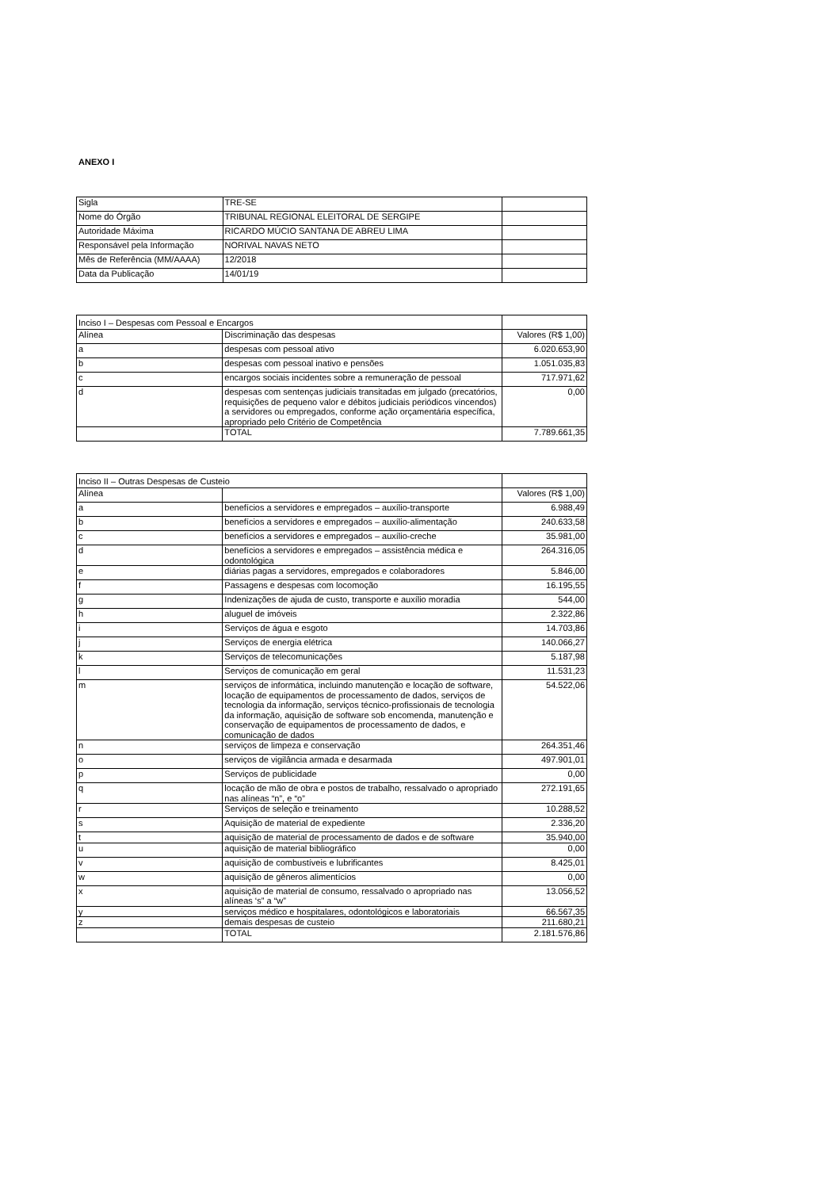ANEXO I
| Sigla | TRE-SE | |
| Nome do Órgão | TRIBUNAL REGIONAL ELEITORAL DE SERGIPE | |
| Autoridade Máxima | RICARDO MÚCIO SANTANA DE ABREU LIMA | |
| Responsável pela Informação | NORIVAL NAVAS NETO | |
| Mês de Referência (MM/AAAA) | 12/2018 | |
| Data da Publicação | 14/01/19 | |
| Inciso I – Despesas com Pessoal e Encargos | | |
| Alínea | Discriminação das despesas | Valores (R$ 1,00) |
| a | despesas com pessoal ativo | 6.020.653,90 |
| b | despesas com pessoal inativo e pensões | 1.051.035,83 |
| c | encargos sociais incidentes sobre a remuneração de pessoal | 717.971,62 |
| d | despesas com sentenças judiciais transitadas em julgado (precatórios, requisições de pequeno valor e débitos judiciais periódicos vincendos) a servidores ou empregados, conforme ação orçamentária específica, apropriado pelo Critério de Competência | 0,00 |
| | TOTAL | 7.789.661,35 |
| Inciso II – Outras Despesas de Custeio | | |
| Alínea | | Valores (R$ 1,00) |
| a | benefícios a servidores e empregados – auxílio-transporte | 6.988,49 |
| b | benefícios a servidores e empregados – auxílio-alimentação | 240.633,58 |
| c | benefícios a servidores e empregados – auxílio-creche | 35.981,00 |
| d | benefícios a servidores e empregados – assistência médica e odontológica | 264.316,05 |
| e | diárias pagas a servidores, empregados e colaboradores | 5.846,00 |
| f | Passagens e despesas com locomoção | 16.195,55 |
| g | Indenizações de ajuda de custo, transporte e auxílio moradia | 544,00 |
| h | aluguel de imóveis | 2.322,86 |
| i | Serviços de água e esgoto | 14.703,86 |
| j | Serviços de energia elétrica | 140.066,27 |
| k | Serviços de telecomunicações | 5.187,98 |
| l | Serviços de comunicação em geral | 11.531,23 |
| m | serviços de informática, incluindo manutenção e locação de software, locação de equipamentos de processamento de dados, serviços de tecnologia da informação, serviços técnico-profissionais de tecnologia da informação, aquisição de software sob encomenda, manutenção e conservação de equipamentos de processamento de dados, e comunicação de dados | 54.522,06 |
| n | serviços de limpeza e conservação | 264.351,46 |
| o | serviços de vigilância armada e desarmada | 497.901,01 |
| p | Serviços de publicidade | 0,00 |
| q | locação de mão de obra e postos de trabalho, ressalvado o apropriado nas alíneas “n”, e “o” | 272.191,65 |
| r | Serviços de seleção e treinamento | 10.288,52 |
| s | Aquisição de material de expediente | 2.336,20 |
| t | aquisição de material de processamento de dados e de software | 35.940,00 |
| u | aquisição de material bibliográfico | 0,00 |
| v | aquisição de combustíveis e lubrificantes | 8.425,01 |
| w | aquisição de gêneros alimentícios | 0,00 |
| x | aquisição de material de consumo, ressalvado o apropriado nas alíneas ‘s” a “w” | 13.056,52 |
| y | serviços médico e hospitalares, odontológicos e laboratoriais | 66.567,35 |
| z | demais despesas de custeio | 211.680,21 |
| | TOTAL | 2.181.576,86 |